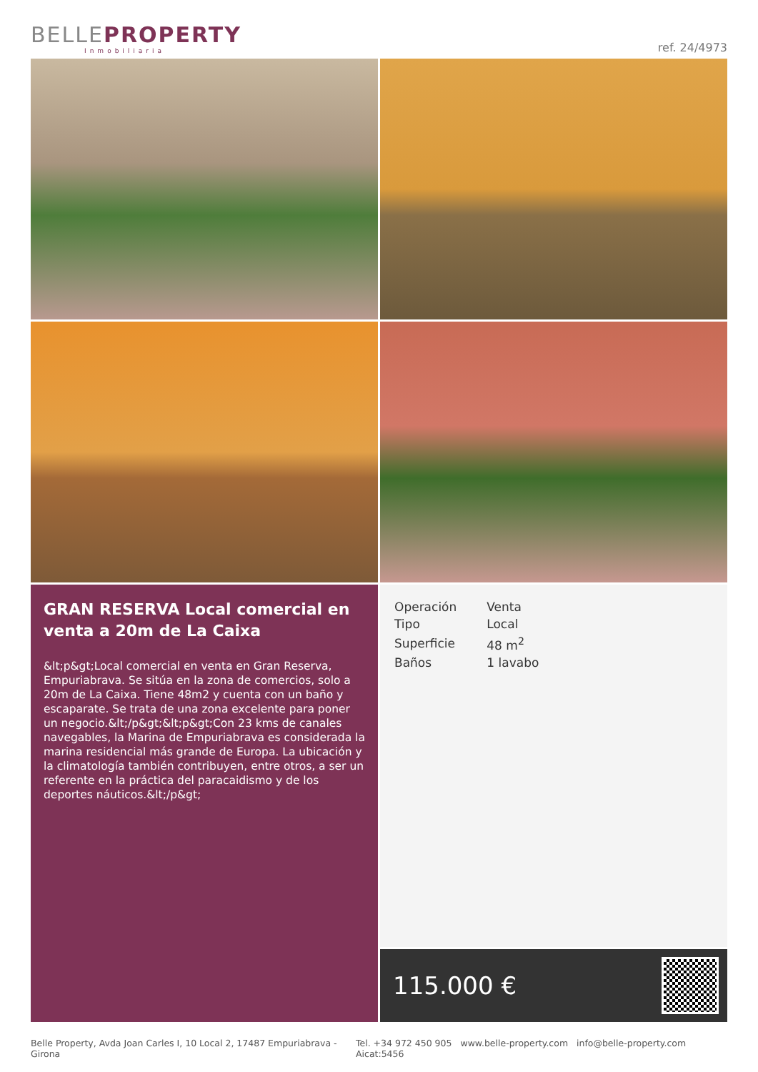BELLEPROPERTY
Inmobiliaria
ref. 24/4973
GRAN RESERVA Local comercial en venta a 20m de La Caixa
&lt;p&gt;Local comercial en venta en Gran Reserva, Empuriabrava. Se sitúa en la zona de comercios, solo a 20m de La Caixa. Tiene 48m2 y cuenta con un baño y escaparate. Se trata de una zona excelente para poner un negocio.&lt;/p&gt;&lt;p&gt;Con 23 kms de canales navegables, la Marina de Empuriabrava es considerada la marina residencial más grande de Europa. La ubicación y la climatología también contribuyen, entre otros, a ser un referente en la práctica del paracaidismo y de los deportes náuticos.&lt;/p&gt;
| Operación | Venta |
| Tipo | Local |
| Superficie | 48 m<sup>2</sup> |
| Baños | 1 lavabo |
115.000 €
Belle Property, Avda Joan Carles I, 10 Local 2, 17487 Empuriabrava - Girona Tel. +34 972 450 905 www.belle-property.com info@belle-property.com Aicat:5456